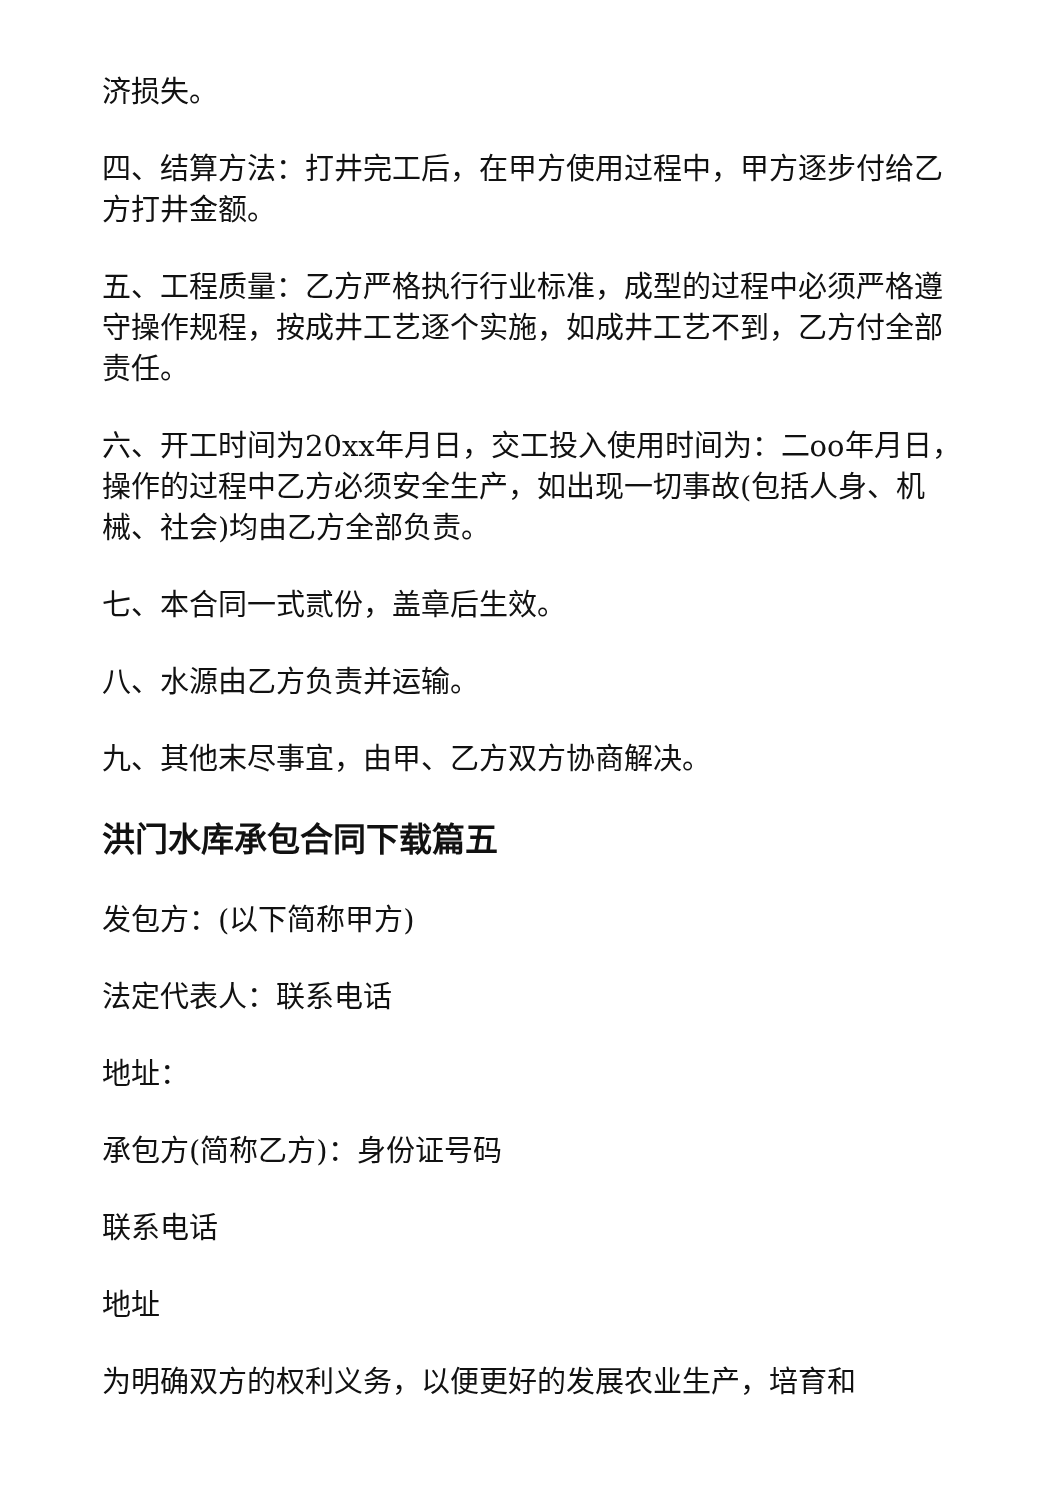济损失。
四、结算方法：打井完工后，在甲方使用过程中，甲方逐步付给乙方打井金额。
五、工程质量：乙方严格执行行业标准，成型的过程中必须严格遵守操作规程，按成井工艺逐个实施，如成井工艺不到，乙方付全部责任。
六、开工时间为20xx年月日，交工投入使用时间为：二oo年月日，操作的过程中乙方必须安全生产，如出现一切事故(包括人身、机械、社会)均由乙方全部负责。
七、本合同一式贰份，盖章后生效。
八、水源由乙方负责并运输。
九、其他末尽事宜，由甲、乙方双方协商解决。
洪门水库承包合同下载篇五
发包方：(以下简称甲方)
法定代表人：联系电话
地址：
承包方(简称乙方)：身份证号码
联系电话
地址
为明确双方的权利义务，以便更好的发展农业生产，培育和